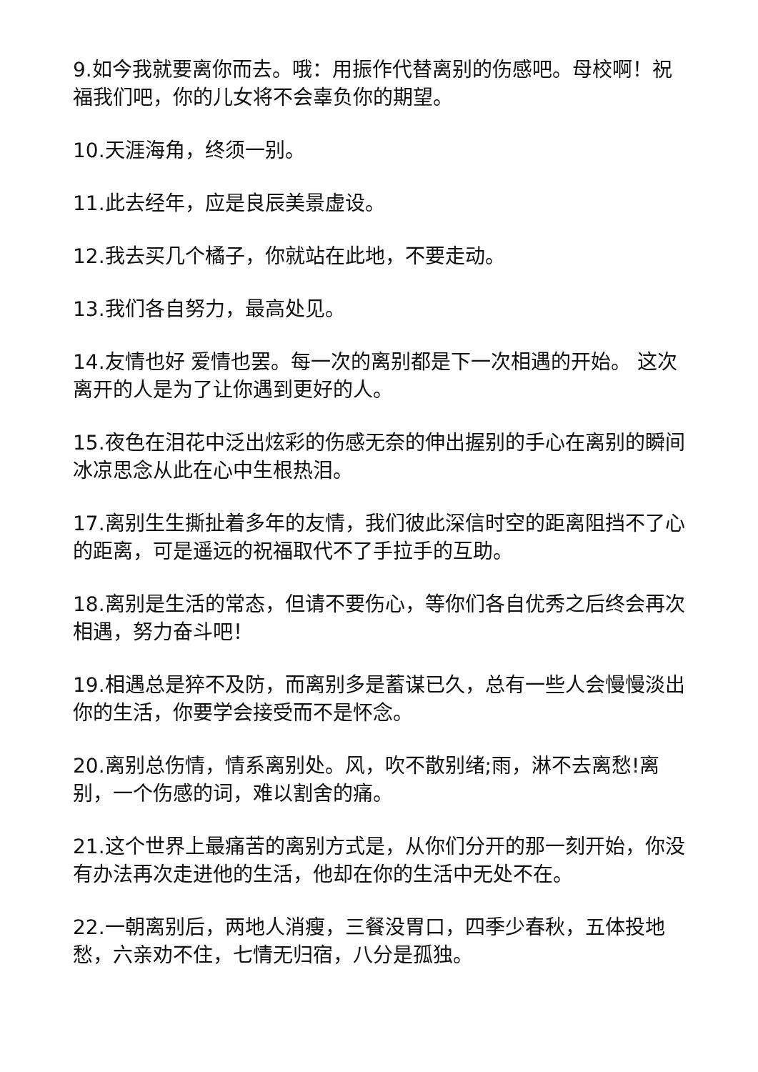9.如今我就要离你而去。哦：用振作代替离别的伤感吧。母校啊！祝福我们吧，你的儿女将不会辜负你的期望。
10.天涯海角，终须一别。
11.此去经年，应是良辰美景虚设。
12.我去买几个橘子，你就站在此地，不要走动。
13.我们各自努力，最高处见。
14.友情也好 爱情也罢。每一次的离别都是下一次相遇的开始。 这次离开的人是为了让你遇到更好的人。
15.夜色在泪花中泛出炫彩的伤感无奈的伸出握别的手心在离别的瞬间冰凉思念从此在心中生根热泪。
17.离别生生撕扯着多年的友情，我们彼此深信时空的距离阻挡不了心的距离，可是遥远的祝福取代不了手拉手的互助。
18.离别是生活的常态，但请不要伤心，等你们各自优秀之后终会再次相遇，努力奋斗吧！
19.相遇总是猝不及防，而离别多是蓄谋已久，总有一些人会慢慢淡出你的生活，你要学会接受而不是怀念。
20.离别总伤情，情系离别处。风，吹不散别绪;雨，淋不去离愁!离别，一个伤感的词，难以割舍的痛。
21.这个世界上最痛苦的离别方式是，从你们分开的那一刻开始，你没有办法再次走进他的生活，他却在你的生活中无处不在。
22.一朝离别后，两地人消瘦，三餐没胃口，四季少春秋，五体投地愁，六亲劝不住，七情无归宿，八分是孤独。